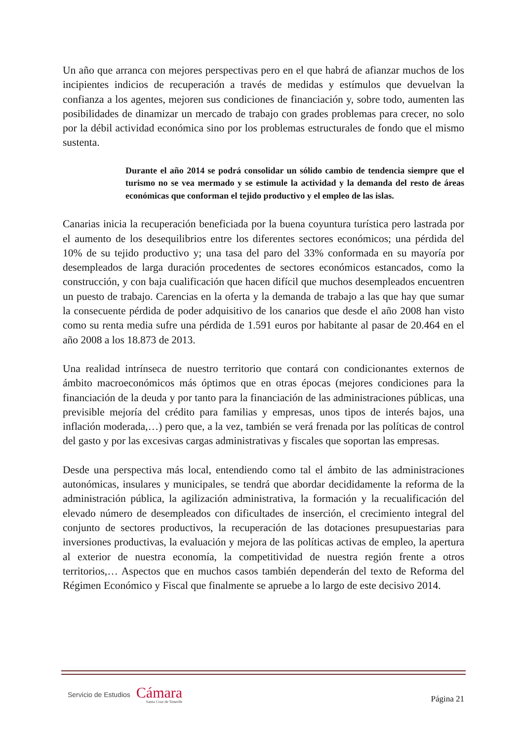Un año que arranca con mejores perspectivas pero en el que habrá de afianzar muchos de los incipientes indicios de recuperación a través de medidas y estímulos que devuelvan la confianza a los agentes, mejoren sus condiciones de financiación y, sobre todo, aumenten las posibilidades de dinamizar un mercado de trabajo con grades problemas para crecer, no solo por la débil actividad económica sino por los problemas estructurales de fondo que el mismo sustenta.
Durante el año 2014 se podrá consolidar un sólido cambio de tendencia siempre que el turismo no se vea mermado y se estimule la actividad y la demanda del resto de áreas económicas que conforman el tejido productivo y el empleo de las islas.
Canarias inicia la recuperación beneficiada por la buena coyuntura turística pero lastrada por el aumento de los desequilibrios entre los diferentes sectores económicos; una pérdida del 10% de su tejido productivo y; una tasa del paro del 33% conformada en su mayoría por desempleados de larga duración procedentes de sectores económicos estancados, como la construcción, y con baja cualificación que hacen difícil que muchos desempleados encuentren un puesto de trabajo. Carencias en la oferta y la demanda de trabajo a las que hay que sumar la consecuente pérdida de poder adquisitivo de los canarios que desde el año 2008 han visto como su renta media sufre una pérdida de 1.591 euros por habitante al pasar de 20.464 en el año 2008 a los 18.873 de 2013.
Una realidad intrínseca de nuestro territorio que contará con condicionantes externos de ámbito macroeconómicos más óptimos que en otras épocas (mejores condiciones para la financiación de la deuda y por tanto para la financiación de las administraciones públicas, una previsible mejoría del crédito para familias y empresas, unos tipos de interés bajos, una inflación moderada,…) pero que, a la vez, también se verá frenada por las políticas de control del gasto y por las excesivas cargas administrativas y fiscales que soportan las empresas.
Desde una perspectiva más local, entendiendo como tal el ámbito de las administraciones autonómicas, insulares y municipales, se tendrá que abordar decididamente la reforma de la administración pública, la agilización administrativa, la formación y la recualificación del elevado número de desempleados con dificultades de inserción, el crecimiento integral del conjunto de sectores productivos, la recuperación de las dotaciones presupuestarias para inversiones productivas, la evaluación y mejora de las políticas activas de empleo, la apertura al exterior de nuestra economía, la competitividad de nuestra región frente a otros territorios,… Aspectos que en muchos casos también dependerán del texto de Reforma del Régimen Económico y Fiscal que finalmente se apruebe a lo largo de este decisivo 2014.
Servicio de Estudios Cámara
Santa Cruz de Tenerife
Página 21